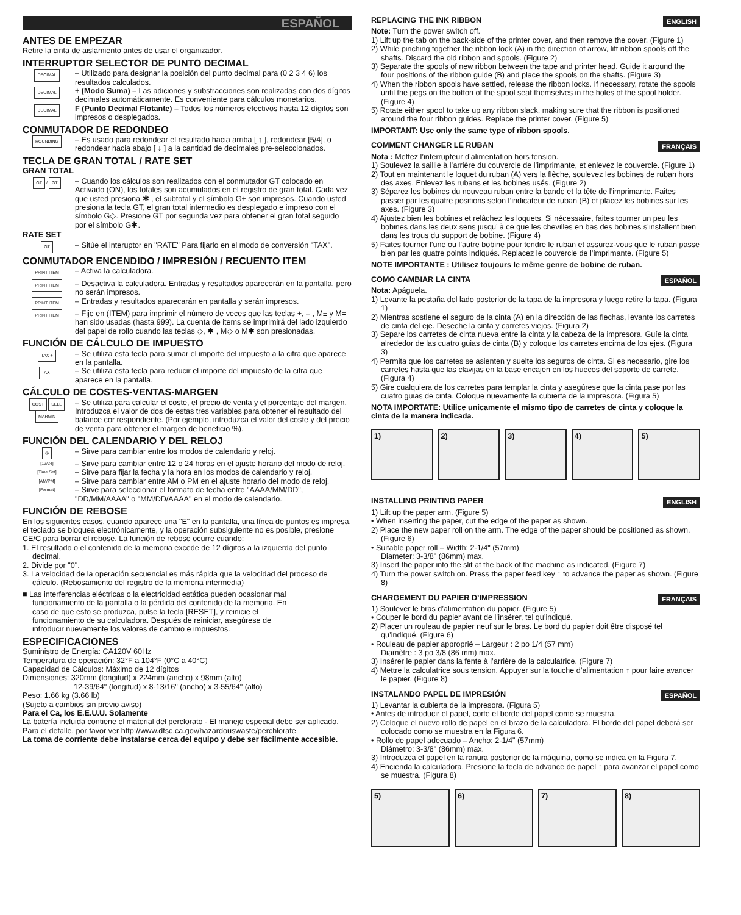ESPAÑOL
ANTES DE EMPEZAR
Retire la cinta de aislamiento antes de usar el organizador.
INTERRUPTOR SELECTOR DE PUNTO DECIMAL
DECIMAL
– Utilizado para designar la posición del punto decimal para (0 2 3 4 6) los resultados calculados.
DECIMAL
+ (Modo Suma) – Las adiciones y substracciones son realizadas con dos dígitos decimales automáticamente. Es conveniente para cálculos monetarios.
DECIMAL
F (Punto Decimal Flotante) – Todos los números efectivos hasta 12 dígitos son impresos o desplegados.
CONMUTADOR DE REDONDEO
ROUNDING
– Es usado para redondear el resultado hacia arriba [ ↑ ], redondear [5/4], o redondear hacia abajo [ ↓ ] a la cantidad de decimales pre-seleccionados.
TECLA DE GRAN TOTAL / RATE SET
GRAN TOTAL
GT / GT
– Cuando los cálculos son realizados con el conmutador GT colocado en Activado (ON), los totales son acumulados en el registro de gran total. Cada vez que usted presiona ✱ , el subtotal y el símbolo G+ son impresos. Cuando usted presiona la tecla GT, el gran total intermedio es desplegado e impreso con el símbolo G◇. Presione GT por segunda vez para obtener el gran total seguido por el símbolo G✱.
RATE SET
GT
– Sitúe el interuptor en "RATE" Para fijarlo en el modo de conversión "TAX".
CONMUTADOR ENCENDIDO / IMPRESIÓN / RECUENTO ITEM
PRINT ITEM
– Activa la calculadora.
PRINT ITEM
– Desactiva la calculadora. Entradas y resultados aparecerán en la pantalla, pero no serán impresos.
PRINT ITEM
– Entradas y resultados aparecarán en pantalla y serán impresos.
PRINT ITEM
– Fije en (ITEM) para imprimir el número de veces que las teclas +, – , M± y M= han sido usadas (hasta 999). La cuenta de items se imprimirá del lado izquierdo del papel de rollo cuando las teclas ◇, ✱ , M◇ o M✱ son presionadas.
FUNCIÓN DE CÁLCULO DE IMPUESTO
TAX +
– Se utiliza esta tecla para sumar el importe del impuesto a la cifra que aparece en la pantalla.
TAX–
– Se utiliza esta tecla para reducir el importe del impuesto de la cifra que aparece en la pantalla.
CÁLCULO DE COSTES-VENTAS-MARGEN
COST SELL MARGIN
– Se utiliza para calcular el coste, el precio de venta y el porcentaje del margen. Introduzca el valor de dos de estas tres variables para obtener el resultado del balance cor respondiente. (Por ejemplo, introduzca el valor del coste y del precio de venta para obtener el margen de beneficio %).
FUNCIÓN DEL CALENDARIO Y DEL RELOJ
◷
– Sirve para cambiar entre los modos de calendario y reloj.
[12/24]
– Sirve para cambiar entre 12 o 24 horas en el ajuste horario del modo de reloj.
[Time Set]
– Sirve para fijar la fecha y la hora en los modos de calendario y reloj.
[AM/PM]
– Sirve para cambiar entre AM o PM en el ajuste horario del modo de reloj.
[Format]
– Sirve para seleccionar el formato de fecha entre "AAAA/MM/DD", "DD/MM/AAAA" o "MM/DD/AAAA" en el modo de calendario.
FUNCIÓN DE REBOSE
En los siguientes casos, cuando aparece una "E" en la pantalla, una línea de puntos es impresa, el teclado se bloquea electrónicamente, y la operación subsiguiente no es posible, presione CE/C para borrar el rebose. La función de rebose ocurre cuando:
1. El resultado o el contenido de la memoria excede de 12 dígitos a la izquierda del punto decimal.
2. Divide por "0".
3. La velocidad de la operación secuencial es más rápida que la velocidad del proceso de cálculo. (Rebosamiento del registro de la memoria intermedia)
■ Las interferencias eléctricas o la electricidad estática pueden ocasionar mal funcionamiento de la pantalla o la pérdida del contenido de la memoria. En caso de que esto se produzca, pulse la tecla [RESET], y reinicie el funcionamiento de su calculadora. Después de reiniciar, asegúrese de introducir nuevamente los valores de cambio e impuestos.
ESPECIFICACIONES
Suministro de Energía: CA120V 60Hz
Temperatura de operación: 32°F a 104°F (0°C a 40°C)
Capacidad de Cálculos: Máximo de 12 dígitos
Dimensiones: 320mm (longitud) x 224mm (ancho) x 98mm (alto)
12-39/64" (longitud) x 8-13/16" (ancho) x 3-55/64" (alto)
Peso: 1.66 kg (3.66 lb)
(Sujeto a cambios sin previo aviso)
Para el Ca, los E.E.U.U. Solamente
La batería incluida contiene el material del perclorato - El manejo especial debe ser aplicado.
Para el detalle, por favor ver http://www.dtsc.ca.gov/hazardouswaste/perchlorate
La toma de corriente debe instalarse cerca del equipo y debe ser fácilmente accesible.
REPLACING THE INK RIBBON ENGLISH
Note: Turn the power switch off.
1) Lift up the tab on the back-side of the printer cover, and then remove the cover. (Figure 1)
2) While pinching together the ribbon lock (A) in the direction of arrow, lift ribbon spools off the shafts. Discard the old ribbon and spools. (Figure 2)
3) Separate the spools of new ribbon between the tape and printer head. Guide it around the four positions of the ribbon guide (B) and place the spools on the shafts. (Figure 3)
4) When the ribbon spools have settled, release the ribbon locks. If necessary, rotate the spools until the pegs on the botton of the spool seat themselves in the holes of the spool holder. (Figure 4)
5) Rotate either spool to take up any ribbon slack, making sure that the ribbon is positioned around the four ribbon guides. Replace the printer cover. (Figure 5)
IMPORTANT: Use only the same type of ribbon spools.
COMMENT CHANGER LE RUBAN FRANÇAIS
Nota : Mettez l’interrupteur d’alimentation hors tension.
1) Soulevez la saillie à l’arrière du couvercle de l’imprimante, et enlevez le couvercle. (Figure 1)
2) Tout en maintenant le loquet du ruban (A) vers la flèche, soulevez les bobines de ruban hors des axes. Enlevez les rubans et les bobines usés. (Figure 2)
3) Séparez les bobines du nouveau ruban entre la bande et la tête de l’imprimante. Faites passer par les quatre positions selon l’indicateur de ruban (B) et placez les bobines sur les axes. (Figure 3)
4) Ajustez bien les bobines et relâchez les loquets. Si nécessaire, faites tourner un peu les bobines dans les deux sens jusqu’ à ce que les chevilles en bas des bobines s’installent bien dans les trous du support de bobine. (Figure 4)
5) Faites tourner l’une ou l’autre bobine pour tendre le ruban et assurez-vous que le ruban passe bien par les quatre points indiqués. Replacez le couvercle de l’imprimante. (Figure 5)
NOTE IMPORTANTE : Utilisez toujours le même genre de bobine de ruban.
COMO CAMBIAR LA CINTA ESPAÑOL
Nota: Apáguela.
1) Levante la pestaña del lado posterior de la tapa de la impresora y luego retire la tapa. (Figura 1)
2) Mientras sostiene el seguro de la cinta (A) en la dirección de las flechas, levante los carretes de cinta del eje. Deseche la cinta y carretes viejos. (Figura 2)
3) Separe los carretes de cinta nueva entre la cinta y la cabeza de la impresora. Guíe la cinta alrededor de las cuatro guias de cinta (B) y coloque los carretes encima de los ejes. (Figura 3)
4) Permita que los carretes se asienten y suelte los seguros de cinta. Si es necesario, gire los carretes hasta que las clavijas en la base encajen en los huecos del soporte de carrete. (Figura 4)
5) Gire cualquiera de los carretes para templar la cinta y asegúrese que la cinta pase por las cuatro guias de cinta. Coloque nuevamente la cubierta de la impresora. (Figura 5)
NOTA IMPORTATE: Utilice unicamente el mismo tipo de carretes de cinta y coloque la cinta de la manera indicada.
1) 2) 3) 4) 5)
INSTALLING PRINTING PAPER ENGLISH
1) Lift up the paper arm. (Figure 5)
• When inserting the paper, cut the edge of the paper as shown.
2) Place the new paper roll on the arm. The edge of the paper should be positioned as shown. (Figure 6)
• Suitable paper roll – Width: 2-1/4" (57mm)
Diameter: 3-3/8" (86mm) max.
3) Insert the paper into the slit at the back of the machine as indicated. (Figure 7)
4) Turn the power switch on. Press the paper feed key ↑ to advance the paper as shown. (Figure 8)
CHARGEMENT DU PAPIER D’IMPRESSION FRANÇAIS
1) Soulever le bras d’alimentation du papier. (Figure 5)
• Couper le bord du papier avant de l’insérer, tel qu’indiqué.
2) Placer un rouleau de papier neuf sur le bras. Le bord du papier doit être disposé tel qu’indiqué. (Figure 6)
• Rouleau de papier approprié – Largeur : 2 po 1/4 (57 mm)
Diamètre : 3 po 3/8 (86 mm) max.
3) Insérer le papier dans la fente à l’arrière de la calculatrice. (Figure 7)
4) Mettre la calculatrice sous tension. Appuyer sur la touche d’alimentation ↑ pour faire avancer le papier. (Figure 8)
INSTALANDO PAPEL DE IMPRESIÓN ESPAÑOL
1) Levantar la cubierta de la impresora. (Figura 5)
• Antes de introducir el papel, corte el borde del papel como se muestra.
2) Coloque el nuevo rollo de papel en el brazo de la calculadora. El borde del papel deberá ser colocado como se muestra en la Figura 6.
• Rollo de papel adecuado – Ancho: 2-1/4" (57mm)
Diámetro: 3-3/8" (86mm) max.
3) Introduzca el papel en la ranura posterior de la máquina, como se indica en la Figura 7.
4) Encienda la calculadora. Presione la tecla de advance de papel ↑ para avanzar el papel como se muestra. (Figura 8)
5) 6) 7) 8)